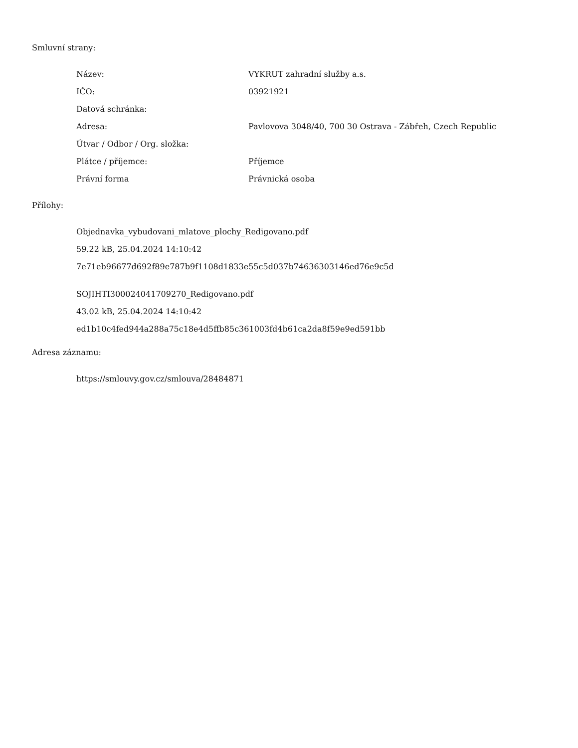Smluvní strany:
| Název: | VYKRUT zahradní služby a.s. |
| IČO: | 03921921 |
| Datová schránka: | |
| Adresa: | Pavlovova 3048/40, 700 30 Ostrava - Zábřeh, Czech Republic |
| Útvar / Odbor / Org. složka: | |
| Plátce / příjemce: | Příjemce |
| Právní forma | Právnická osoba |
Přílohy:
Objednavka_vybudovani_mlatove_plochy_Redigovano.pdf
59.22 kB, 25.04.2024 14:10:42
7e71eb96677d692f89e787b9f1108d1833e55c5d037b74636303146ed76e9c5d
SOJIHTI300024041709270_Redigovano.pdf
43.02 kB, 25.04.2024 14:10:42
ed1b10c4fed944a288a75c18e4d5ffb85c361003fd4b61ca2da8f59e9ed591bb
Adresa záznamu:
https://smlouvy.gov.cz/smlouva/28484871